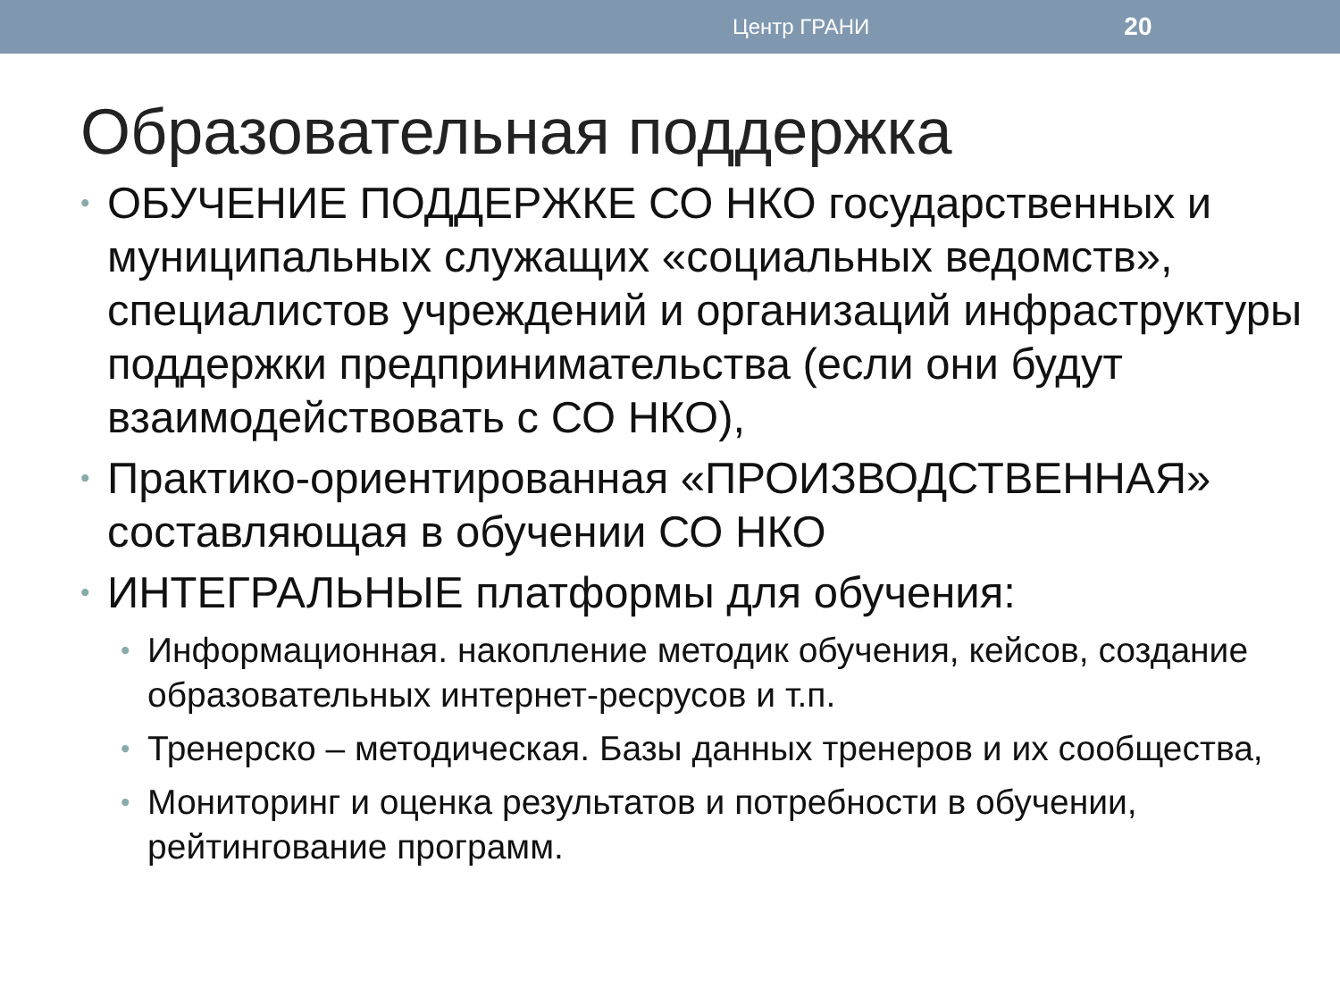Центр ГРАНИ 20
Образовательная поддержка
• ОБУЧЕНИЕ ПОДДЕРЖКЕ СО НКО государственных и муниципальных служащих «социальных ведомств», специалистов учреждений и организаций инфраструктуры поддержки предпринимательства (если они будут взаимодействовать с СО НКО),
• Практико-ориентированная «ПРОИЗВОДСТВЕННАЯ» составляющая в обучении СО НКО
• ИНТЕГРАЛЬНЫЕ платформы для обучения:
• Информационная. накопление методик обучения, кейсов, создание образовательных интернет-ресрусов и т.п.
• Тренерско – методическая. Базы данных тренеров и их сообщества,
• Мониторинг и оценка результатов и потребности в обучении, рейтингование программ.